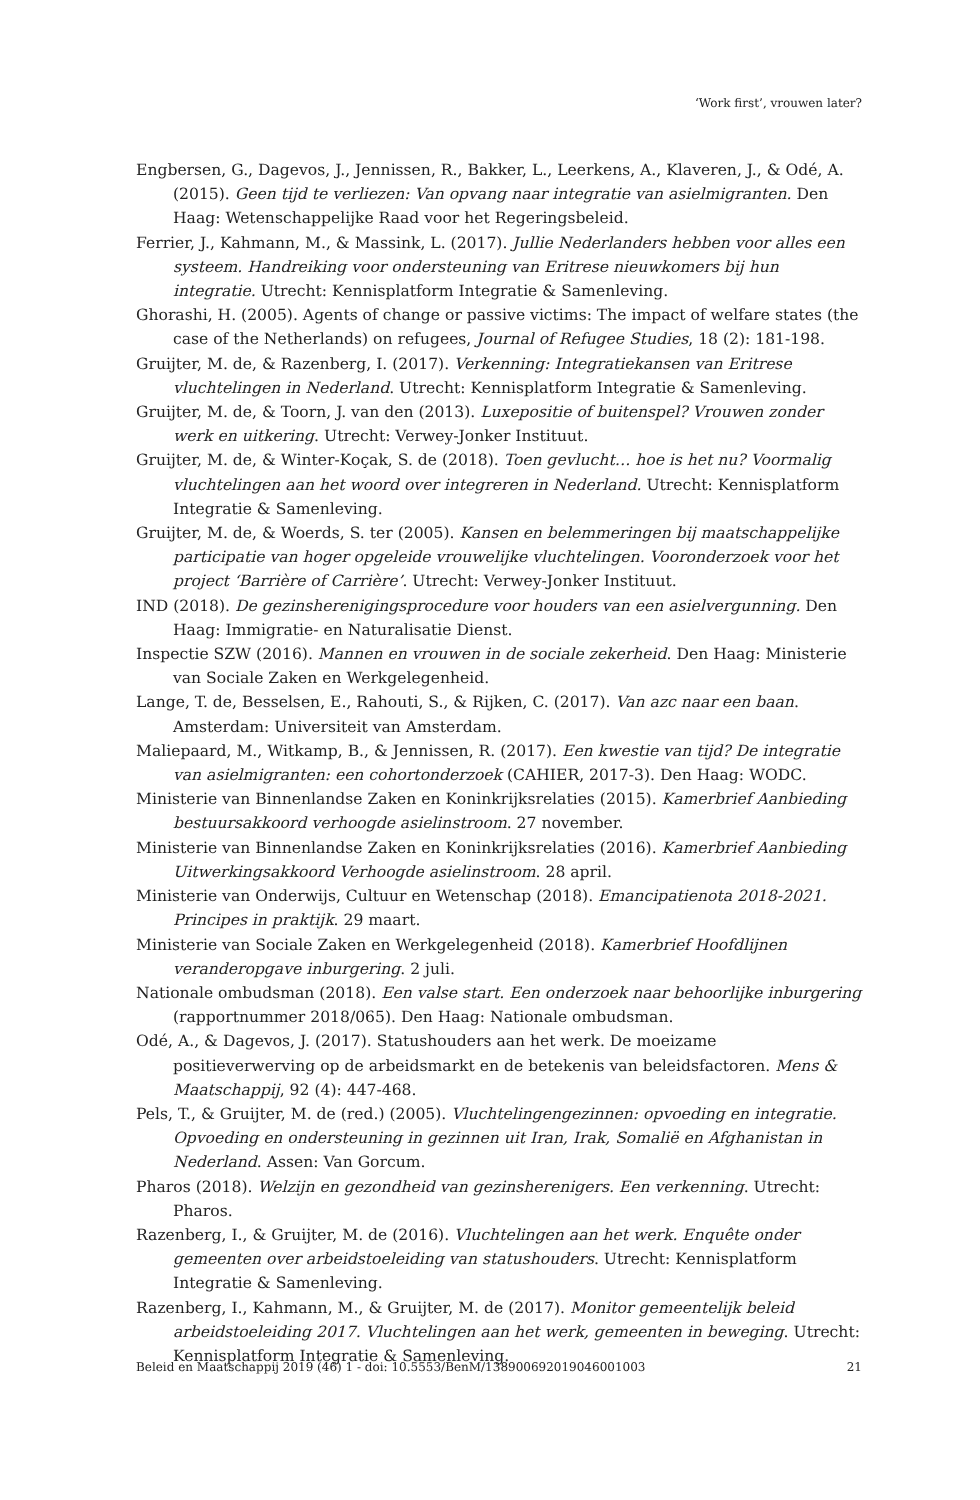‘Work first’, vrouwen later?
Engbersen, G., Dagevos, J., Jennissen, R., Bakker, L., Leerkens, A., Klaveren, J., & Odé, A. (2015). Geen tijd te verliezen: Van opvang naar integratie van asielmigranten. Den Haag: Wetenschappelijke Raad voor het Regeringsbeleid.
Ferrier, J., Kahmann, M., & Massink, L. (2017). Jullie Nederlanders hebben voor alles een systeem. Handreiking voor ondersteuning van Eritrese nieuwkomers bij hun integratie. Utrecht: Kennisplatform Integratie & Samenleving.
Ghorashi, H. (2005). Agents of change or passive victims: The impact of welfare states (the case of the Netherlands) on refugees, Journal of Refugee Studies, 18 (2): 181-198.
Gruijter, M. de, & Razenberg, I. (2017). Verkenning: Integratiekansen van Eritrese vluchtelingen in Nederland. Utrecht: Kennisplatform Integratie & Samenleving.
Gruijter, M. de, & Toorn, J. van den (2013). Luxepositie of buitenspel? Vrouwen zonder werk en uitkering. Utrecht: Verwey-Jonker Instituut.
Gruijter, M. de, & Winter-Koçak, S. de (2018). Toen gevlucht… hoe is het nu? Voormalig vluchtelingen aan het woord over integreren in Nederland. Utrecht: Kennisplatform Integratie & Samenleving.
Gruijter, M. de, & Woerds, S. ter (2005). Kansen en belemmeringen bij maatschappelijke participatie van hoger opgeleide vrouwelijke vluchtelingen. Vooronderzoek voor het project ‘Barrière of Carrière’. Utrecht: Verwey-Jonker Instituut.
IND (2018). De gezinsherenigingsprocedure voor houders van een asielvergunning. Den Haag: Immigratie- en Naturalisatie Dienst.
Inspectie SZW (2016). Mannen en vrouwen in de sociale zekerheid. Den Haag: Ministerie van Sociale Zaken en Werkgelegenheid.
Lange, T. de, Besselsen, E., Rahouti, S., & Rijken, C. (2017). Van azc naar een baan. Amsterdam: Universiteit van Amsterdam.
Maliepaard, M., Witkamp, B., & Jennissen, R. (2017). Een kwestie van tijd? De integratie van asielmigranten: een cohortonderzoek (CAHIER, 2017-3). Den Haag: WODC.
Ministerie van Binnenlandse Zaken en Koninkrijksrelaties (2015). Kamerbrief Aanbieding bestuursakkoord verhoogde asielinstroom. 27 november.
Ministerie van Binnenlandse Zaken en Koninkrijksrelaties (2016). Kamerbrief Aanbieding Uitwerkingsakkoord Verhoogde asielinstroom. 28 april.
Ministerie van Onderwijs, Cultuur en Wetenschap (2018). Emancipatienota 2018-2021. Principes in praktijk. 29 maart.
Ministerie van Sociale Zaken en Werkgelegenheid (2018). Kamerbrief Hoofdlijnen veranderopgave inburgering. 2 juli.
Nationale ombudsman (2018). Een valse start. Een onderzoek naar behoorlijke inburgering (rapportnummer 2018/065). Den Haag: Nationale ombudsman.
Odé, A., & Dagevos, J. (2017). Statushouders aan het werk. De moeizame positieverwerving op de arbeidsmarkt en de betekenis van beleidsfactoren. Mens & Maatschappij, 92 (4): 447-468.
Pels, T., & Gruijter, M. de (red.) (2005). Vluchtelingengezinnen: opvoeding en integratie. Opvoeding en ondersteuning in gezinnen uit Iran, Irak, Somalië en Afghanistan in Nederland. Assen: Van Gorcum.
Pharos (2018). Welzijn en gezondheid van gezinsherenigers. Een verkenning. Utrecht: Pharos.
Razenberg, I., & Gruijter, M. de (2016). Vluchtelingen aan het werk. Enquête onder gemeenten over arbeidstoeleiding van statushouders. Utrecht: Kennisplatform Integratie & Samenleving.
Razenberg, I., Kahmann, M., & Gruijter, M. de (2017). Monitor gemeentelijk beleid arbeidstoeleiding 2017. Vluchtelingen aan het werk, gemeenten in beweging. Utrecht: Kennisplatform Integratie & Samenleving.
Beleid en Maatschappij 2019 (46) 1 - doi: 10.5553/BenM/138900692019046001003 21